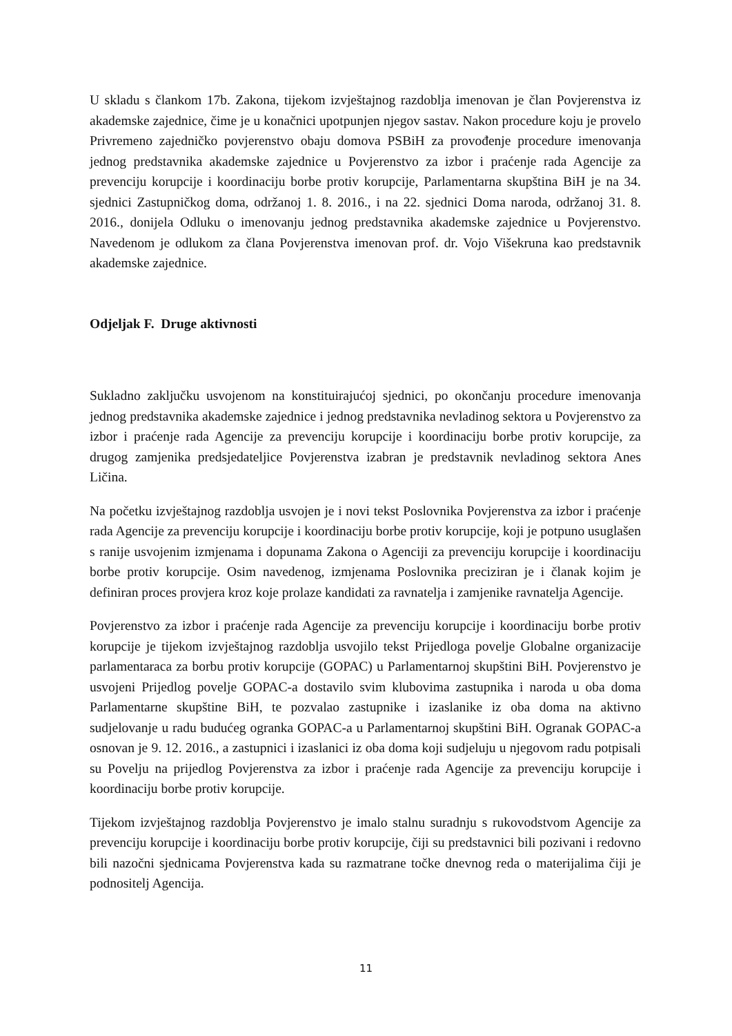U skladu s člankom 17b. Zakona, tijekom izvještajnog razdoblja imenovan je član Povjerenstva iz akademske zajednice, čime je u konačnici upotpunjen njegov sastav. Nakon procedure koju je provelo Privremeno zajedničko povjerenstvo obaju domova PSBiH za provođenje procedure imenovanja jednog predstavnika akademske zajednice u Povjerenstvo za izbor i praćenje rada Agencije za prevenciju korupcije i koordinaciju borbe protiv korupcije, Parlamentarna skupština BiH je na 34. sjednici Zastupničkog doma, održanoj 1. 8. 2016., i na 22. sjednici Doma naroda, održanoj 31. 8. 2016., donijela Odluku o imenovanju jednog predstavnika akademske zajednice u Povjerenstvo. Navedenom je odlukom za člana Povjerenstva imenovan prof. dr. Vojo Višekruna kao predstavnik akademske zajednice.
Odjeljak F. Druge aktivnosti
Sukladno zaključku usvojenom na konstituirajućoj sjednici, po okončanju procedure imenovanja jednog predstavnika akademske zajednice i jednog predstavnika nevladinog sektora u Povjerenstvo za izbor i praćenje rada Agencije za prevenciju korupcije i koordinaciju borbe protiv korupcije, za drugog zamjenika predsjedateljice Povjerenstva izabran je predstavnik nevladinog sektora Anes Ličina.
Na početku izvještajnog razdoblja usvojen je i novi tekst Poslovnika Povjerenstva za izbor i praćenje rada Agencije za prevenciju korupcije i koordinaciju borbe protiv korupcije, koji je potpuno usuglašen s ranije usvojenim izmjenama i dopunama Zakona o Agenciji za prevenciju korupcije i koordinaciju borbe protiv korupcije. Osim navedenog, izmjenama Poslovnika preciziran je i članak kojim je definiran proces provjera kroz koje prolaze kandidati za ravnatelja i zamjenike ravnatelja Agencije.
Povjerenstvo za izbor i praćenje rada Agencije za prevenciju korupcije i koordinaciju borbe protiv korupcije je tijekom izvještajnog razdoblja usvojilo tekst Prijedloga povelje Globalne organizacije parlamentaraca za borbu protiv korupcije (GOPAC) u Parlamentarnoj skupštini BiH. Povjerenstvo je usvojeni Prijedlog povelje GOPAC-a dostavilo svim klubovima zastupnika i naroda u oba doma Parlamentarne skupštine BiH, te pozvalao zastupnike i izaslanike iz oba doma na aktivno sudjelovanje u radu budućeg ogranka GOPAC-a u Parlamentarnoj skupštini BiH. Ogranak GOPAC-a osnovan je 9. 12. 2016., a zastupnici i izaslanici iz oba doma koji sudjeluju u njegovom radu potpisali su Povelju na prijedlog Povjerenstva za izbor i praćenje rada Agencije za prevenciju korupcije i koordinaciju borbe protiv korupcije.
Tijekom izvještajnog razdoblja Povjerenstvo je imalo stalnu suradnju s rukovodstvom Agencije za prevenciju korupcije i koordinaciju borbe protiv korupcije, čiji su predstavnici bili pozivani i redovno bili nazočni sjednicama Povjerenstva kada su razmatrane točke dnevnog reda o materijalima čiji je podnositelj Agencija.
11